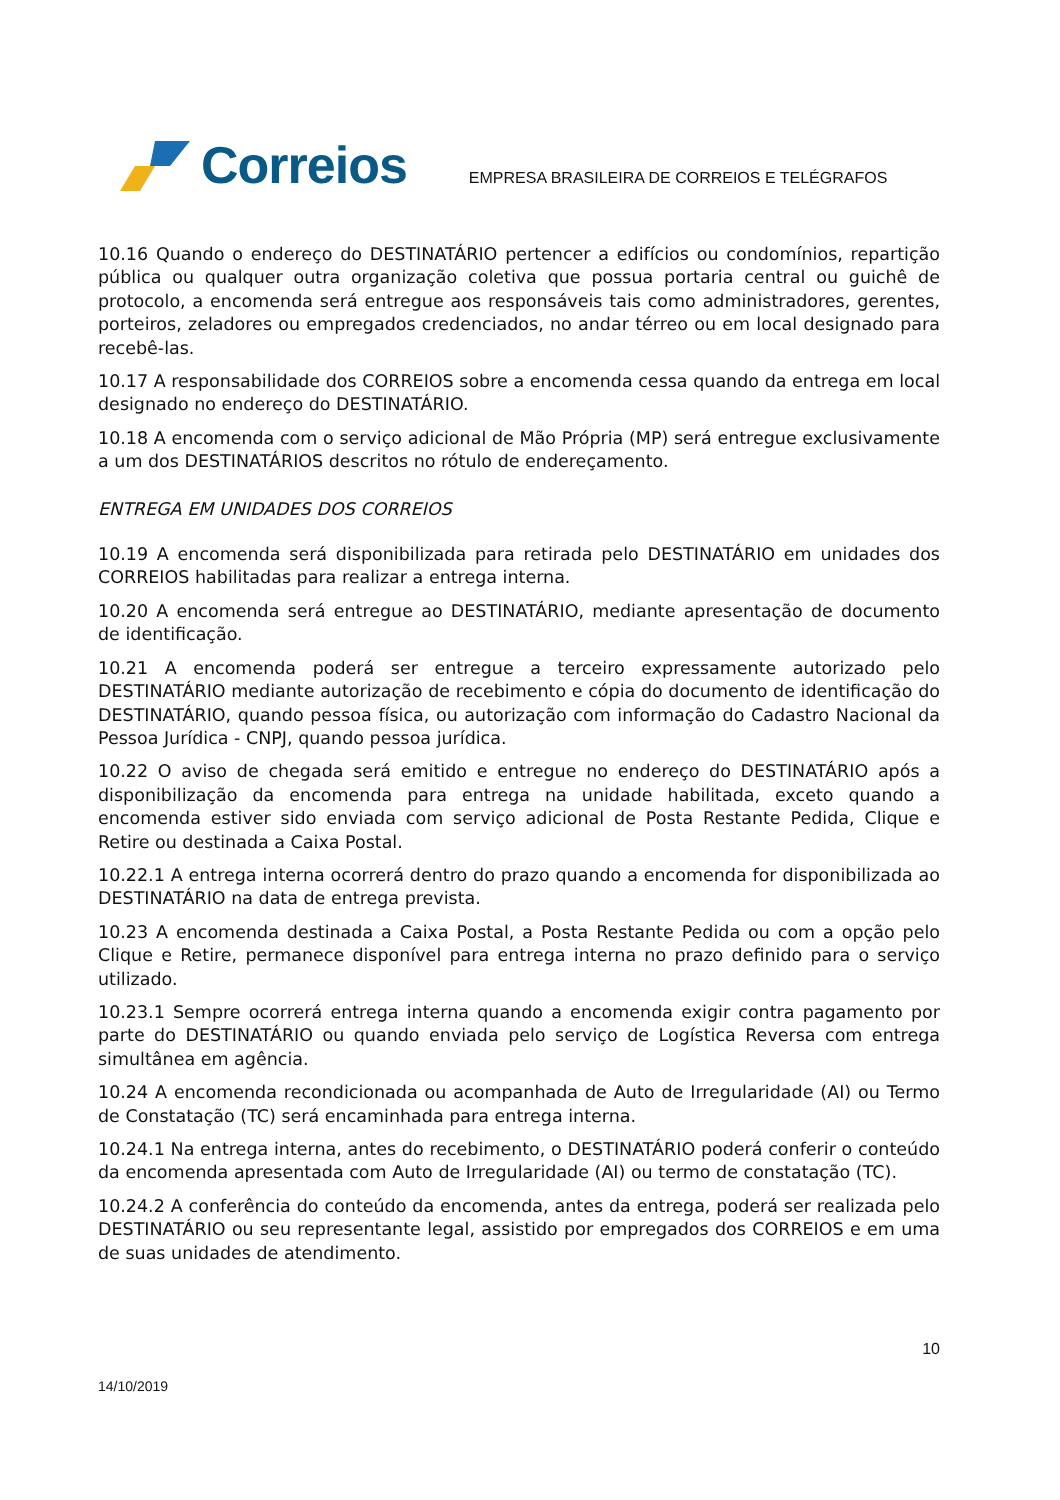Correios
EMPRESA BRASILEIRA DE CORREIOS E TELÉGRAFOS
10.16 Quando o endereço do DESTINATÁRIO pertencer a edifícios ou condomínios, repartição pública ou qualquer outra organização coletiva que possua portaria central ou guichê de protocolo, a encomenda será entregue aos responsáveis tais como administradores, gerentes, porteiros, zeladores ou empregados credenciados, no andar térreo ou em local designado para recebê-las.
10.17 A responsabilidade dos CORREIOS sobre a encomenda cessa quando da entrega em local designado no endereço do DESTINATÁRIO.
10.18 A encomenda com o serviço adicional de Mão Própria (MP) será entregue exclusivamente a um dos DESTINATÁRIOS descritos no rótulo de endereçamento.
ENTREGA EM UNIDADES DOS CORREIOS
10.19 A encomenda será disponibilizada para retirada pelo DESTINATÁRIO em unidades dos CORREIOS habilitadas para realizar a entrega interna.
10.20 A encomenda será entregue ao DESTINATÁRIO, mediante apresentação de documento de identificação.
10.21 A encomenda poderá ser entregue a terceiro expressamente autorizado pelo DESTINATÁRIO mediante autorização de recebimento e cópia do documento de identificação do DESTINATÁRIO, quando pessoa física, ou autorização com informação do Cadastro Nacional da Pessoa Jurídica - CNPJ, quando pessoa jurídica.
10.22 O aviso de chegada será emitido e entregue no endereço do DESTINATÁRIO após a disponibilização da encomenda para entrega na unidade habilitada, exceto quando a encomenda estiver sido enviada com serviço adicional de Posta Restante Pedida, Clique e Retire ou destinada a Caixa Postal.
10.22.1 A entrega interna ocorrerá dentro do prazo quando a encomenda for disponibilizada ao DESTINATÁRIO na data de entrega prevista.
10.23 A encomenda destinada a Caixa Postal, a Posta Restante Pedida ou com a opção pelo Clique e Retire, permanece disponível para entrega interna no prazo definido para o serviço utilizado.
10.23.1 Sempre ocorrerá entrega interna quando a encomenda exigir contra pagamento por parte do DESTINATÁRIO ou quando enviada pelo serviço de Logística Reversa com entrega simultânea em agência.
10.24 A encomenda recondicionada ou acompanhada de Auto de Irregularidade (AI) ou Termo de Constatação (TC) será encaminhada para entrega interna.
10.24.1 Na entrega interna, antes do recebimento, o DESTINATÁRIO poderá conferir o conteúdo da encomenda apresentada com Auto de Irregularidade (AI) ou termo de constatação (TC).
10.24.2 A conferência do conteúdo da encomenda, antes da entrega, poderá ser realizada pelo DESTINATÁRIO ou seu representante legal, assistido por empregados dos CORREIOS e em uma de suas unidades de atendimento.
10
14/10/2019